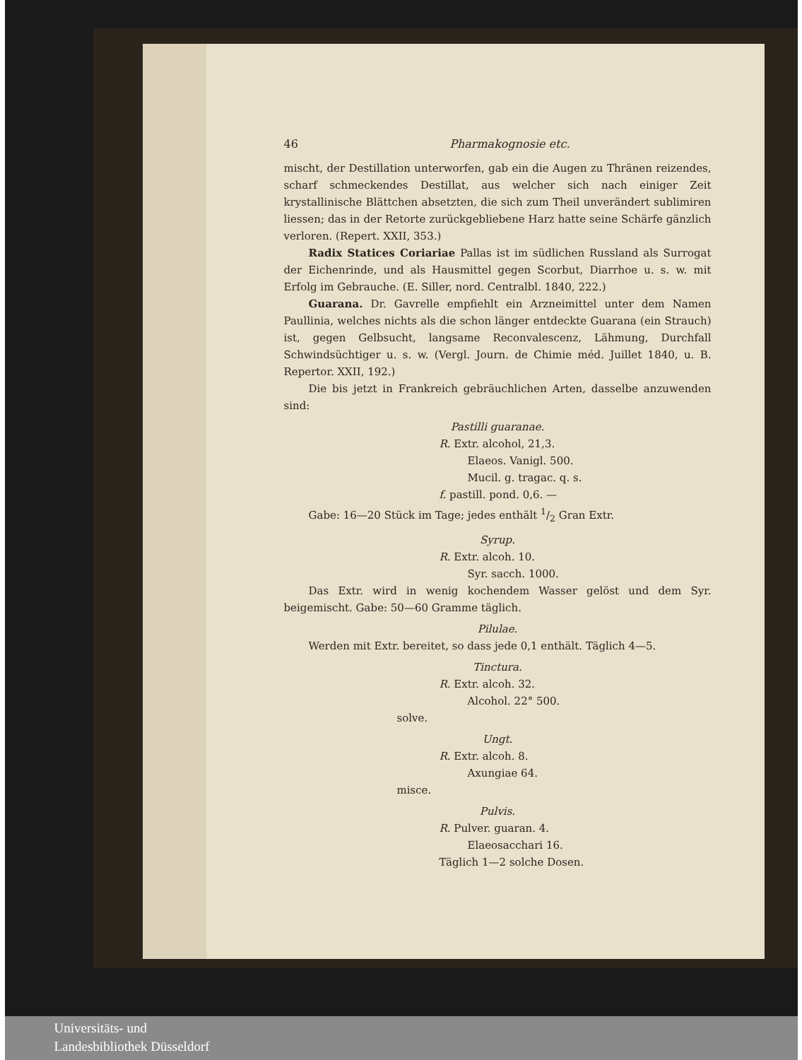46 Pharmakognosie etc.
mischt, der Destillation unterworfen, gab ein die Augen zu Thränen reizendes, scharf schmeckendes Destillat, aus welcher sich nach einiger Zeit krystallinische Blättchen absetzten, die sich zum Theil unverändert subli­miren liessen; das in der Retorte zurückgebliebene Harz hatte seine Schärfe gänzlich verloren. (Repert. XXII, 353.)
Radix Statices Coriariae Pallas ist im südlichen Russland als Surrogat der Eichenrinde, und als Hausmittel gegen Scorbut, Diarrhoe u. s. w. mit Erfolg im Gebrauche. (E. Siller, nord. Centralbl. 1840, 222.)
Guarana. Dr. Gavrelle empfiehlt ein Arzneimittel unter dem Namen Paullinia, welches nichts als die schon länger entdeckte Guarana (ein Strauch) ist, gegen Gelbsucht, langsame Reconvalescenz, Lähmung, Durchfall Schwindsüchtiger u. s. w. (Vergl. Journ. de Chimie méd. Juillet 1840, u. B. Repertor. XXII, 192.)
Die bis jetzt in Frankreich gebräuchlichen Arten, dasselbe anzuwenden sind:
Pastilli guaranae.
R. Extr. alcohol, 21,3.
Elaeos. Vanigl. 500.
Mucil. g. tragac. q. s.
f. pastill. pond. 0,6. —
Gabe: 16—20 Stück im Tage; jedes enthält 1/2 Gran Extr.
Syrup.
R. Extr. alcoh. 10.
Syr. sacch. 1000.
Das Extr. wird in wenig kochendem Wasser gelöst und dem Syr. beigemischt. Gabe: 50—60 Gramme täglich.
Pilulae.
Werden mit Extr. bereitet, so dass jede 0,1 enthält. Täglich 4—5.
Tinctura.
R. Extr. alcoh. 32.
Alcohol. 22° 500.
solve.
Ungt.
R. Extr. alcoh. 8.
Axungiae 64.
misce.
Pulvis.
R. Pulver. guaran. 4.
Elaeosacchari 16.
Täglich 1—2 solche Dosen.
Universitäts- und
Landesbibliothek Düsseldorf